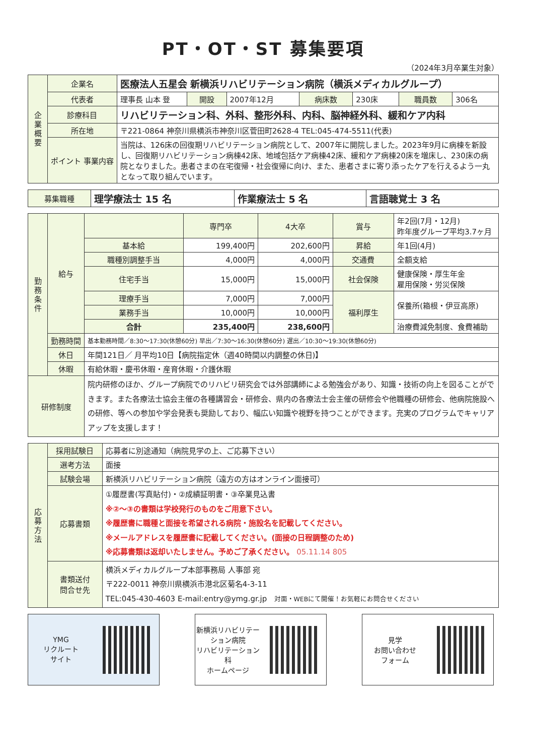PT・OT・ST 募集要項
（2024年3月卒業生対象）
| 企業概要 | 企業名 | 医療法人五星会 新横浜リハビリテーション病院（横浜メディカルグループ） | | | | | | |
| | 代表者 | 理事長 山本 登 | 開設 | 2007年12月 | 病床数 | 230床 | 職員数 | 306名 |
| | 診療科目 | リハビリテーション科、外科、整形外科、内科、脳神経外科、緩和ケア内科 | | | | | | |
| | 所在地 | 〒221-0864 神奈川県横浜市神奈川区菅田町2628-4 TEL:045-474-5511(代表) | | | | | | |
| | ポイント 事業内容 | 当院は、126床の回復期リハビリテーション病院として、2007年に開院しました。2023年9月に病棟を新設し、回復期リハビリテーション病棟42床、地域包括ケア病棟42床、緩和ケア病棟20床を増床し、230床の病院となりました。患者さまの在宅復帰・社会復帰に向け、また、患者さまに寄り添ったケアを行えるよう一丸となって取り組んでいます。 | | | | | | |
| 募集職種 | 理学療法士 15 名 | 作業療法士 5 名 | 言語聴覚士 3 名 |
| 勤務条件 | 給与 | | 専門卒 | 4大卒 | 賞与 | 年2回(7月・12月) 昨年度グループ平均3.7ヶ月 |
| | | 基本給 | 199,400円 | 202,600円 | 昇給 | 年1回(4月) |
| | | 職種別調整手当 | 4,000円 | 4,000円 | 交通費 | 全額支給 |
| | | 住宅手当 | 15,000円 | 15,000円 | 社会保険 | 健康保険・厚生年金 雇用保険・労災保険 |
| | | 理療手当 | 7,000円 | 7,000円 | 福利厚生 | 保養所(箱根・伊豆高原) |
| | | 業務手当 | 10,000円 | 10,000円 | | |
| | | 合計 | 235,400円 | 238,600円 | | 治療費減免制度、食費補助 |
| | 勤務時間 | 基本勤務時間／8:30～17:30(休憩60分) 早出／7:30～16:30(休憩60分) 遅出／10:30～19:30(休憩60分) | | | | |
| | 休日 | 年間121日／ 月平均10日【病院指定休（週40時間以内調整の休日)】 | | | | |
| | 休暇 | 有給休暇・慶弔休暇・産育休暇・介護休暇 | | | | |
| 研修制度 | | 院内研修のほか、グループ病院でのリハビリ研究会では外部講師による勉強会があり、知識・技術の向上を図ることができます。また各療法士協会主催の各種講習会・研修会、県内の各療法士会主催の研修会や他職種の研修会、他病院施設への研修、等への参加や学会発表も奨励しており、幅広い知識や視野を持つことができます。充実のプログラムでキャリアアップを支援します！ | | | | |
| 応募方法 | 採用試験日 | 応募者に別途通知（病院見学の上、ご応募下さい） |
| | 選考方法 | 面接 |
| | 試験会場 | 新横浜リハビリテーション病院（遠方の方はオンライン面接可） |
| | 応募書類 | ①履歴書(写真貼付)・②成績証明書・③卒業見込書 ※②～③の書類は学校発行のものをご用意下さい。 ※履歴書に職種と面接を希望される病院・施設名を記載してください。 ※メールアドレスを履歴書に記載してください。(面接の日程調整のため) ※応募書類は返却いたしません。予めご了承ください。 05.11.14 805 |
| | 書類送付 問合せ先 | 横浜メディカルグループ本部事務局 人事部 宛 〒222-0011 神奈川県横浜市港北区菊名4-3-11 TEL:045-430-4603 E-mail:entry@ymg.gr.jp 対面・WEBにて開催！お気軽にお問合せください |
YMG
リクルート
サイト
新横浜リハビリテーション病院
リハビリテーション科
ホームページ
見学
お問い合わせ
フォーム